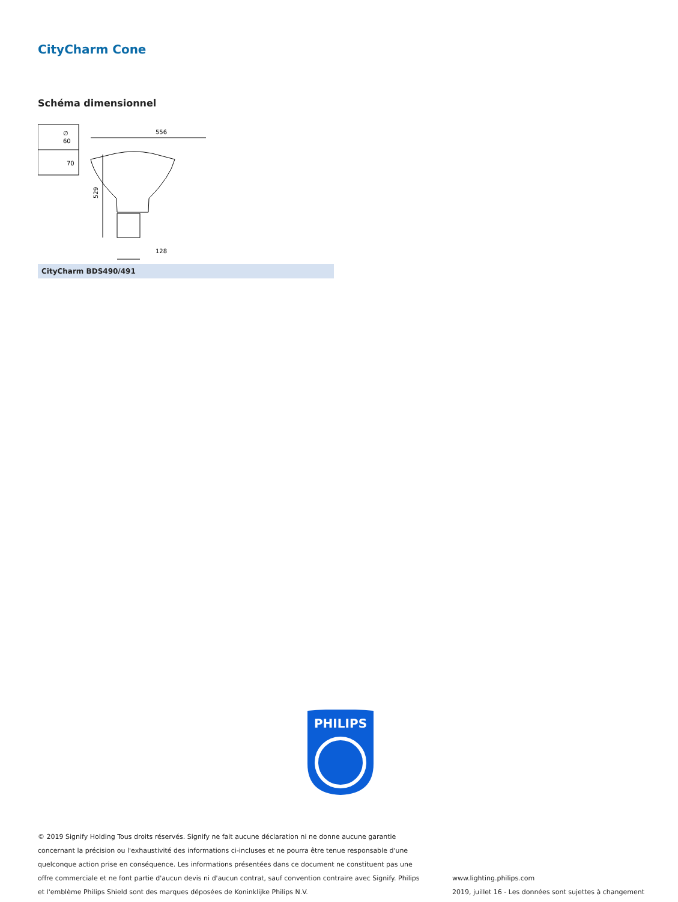CityCharm Cone
Schéma dimensionnel
∅
60
70
556
529
128
CityCharm BDS490/491
PHILIPS
© 2019 Signify Holding Tous droits réservés. Signify ne fait aucune déclaration ni ne donne aucune garantie concernant la précision ou l'exhaustivité des informations ci-incluses et ne pourra être tenue responsable d'une quelconque action prise en conséquence. Les informations présentées dans ce document ne constituent pas une offre commerciale et ne font partie d'aucun devis ni d'aucun contrat, sauf convention contraire avec Signify. Philips et l'emblème Philips Shield sont des marques déposées de Koninklijke Philips N.V.
www.lighting.philips.com
2019, juillet 16 - Les données sont sujettes à changement